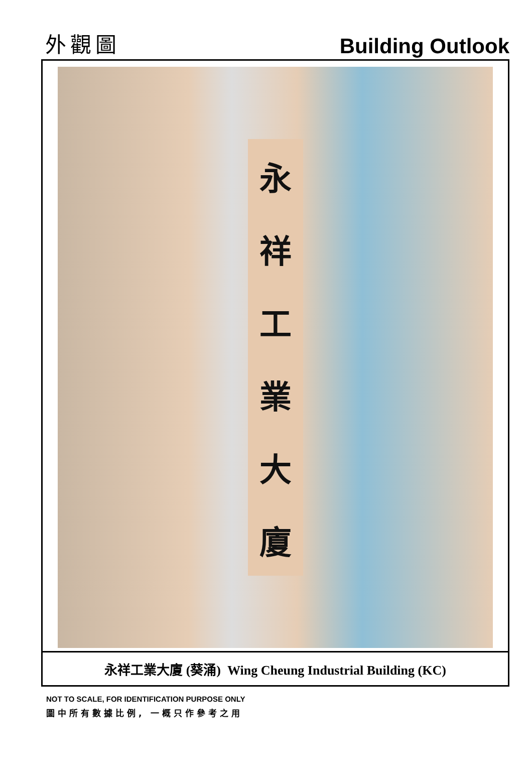外觀圖 Building Outlook
永祥工業大廈
永祥工業大廈 (葵涌) Wing Cheung Industrial Building (KC)
NOT TO SCALE, FOR IDENTIFICATION PURPOSE ONLY
圖中所有數據比例, 一概只作參考之用